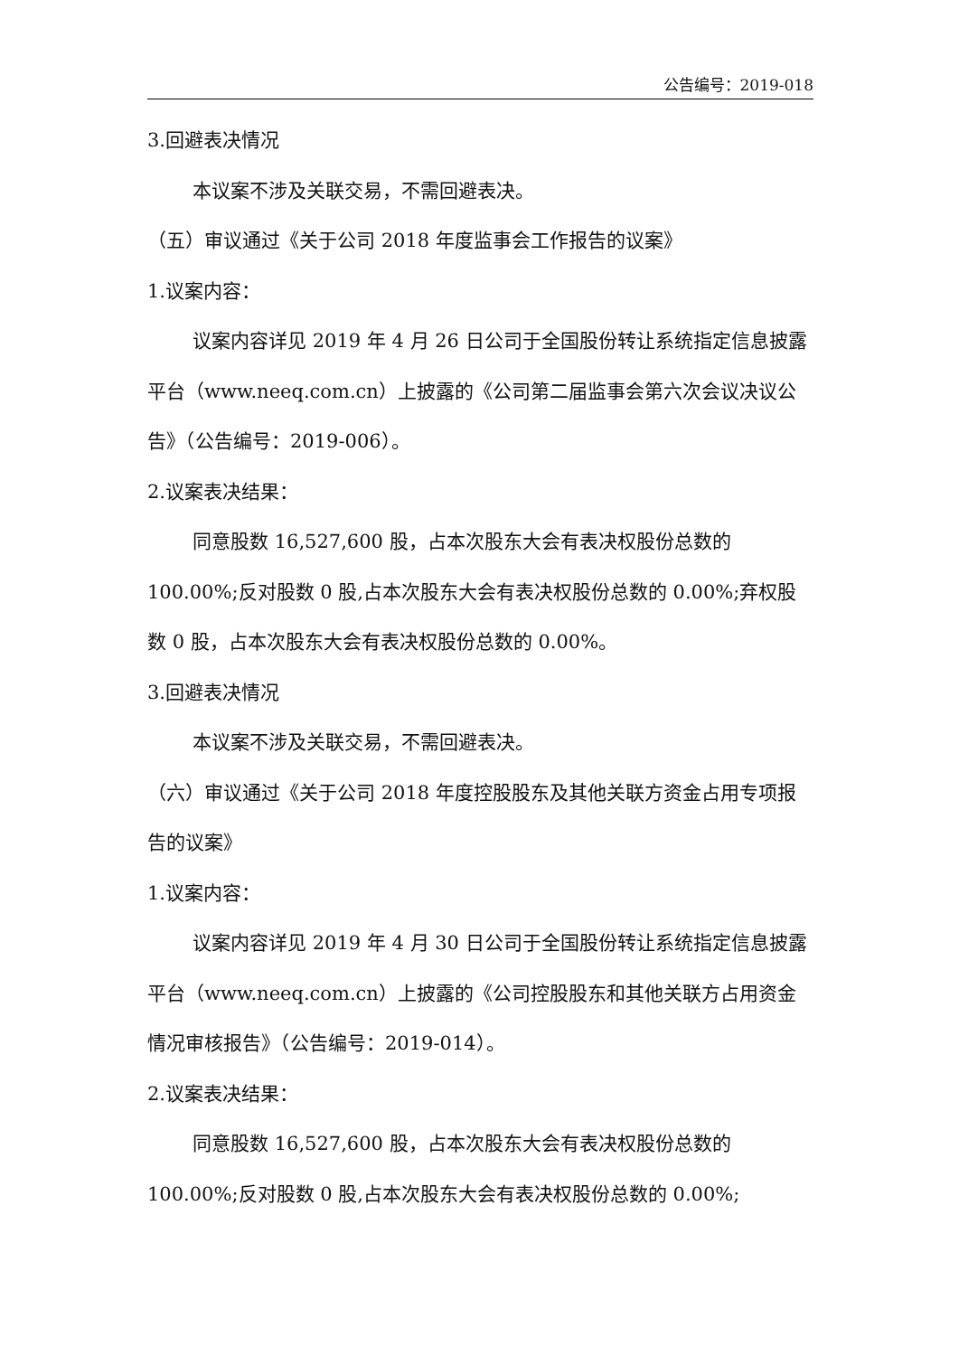公告编号：2019-018
3.回避表决情况
本议案不涉及关联交易，不需回避表决。
（五）审议通过《关于公司 2018 年度监事会工作报告的议案》
1.议案内容：
议案内容详见 2019 年 4 月 26 日公司于全国股份转让系统指定信息披露平台（www.neeq.com.cn）上披露的《公司第二届监事会第六次会议决议公告》（公告编号：2019-006）。
2.议案表决结果：
同意股数 16,527,600 股，占本次股东大会有表决权股份总数的 100.00%;反对股数 0 股,占本次股东大会有表决权股份总数的 0.00%;弃权股数 0 股，占本次股东大会有表决权股份总数的 0.00%。
3.回避表决情况
本议案不涉及关联交易，不需回避表决。
（六）审议通过《关于公司 2018 年度控股股东及其他关联方资金占用专项报告的议案》
1.议案内容：
议案内容详见 2019 年 4 月 30 日公司于全国股份转让系统指定信息披露平台（www.neeq.com.cn）上披露的《公司控股股东和其他关联方占用资金情况审核报告》（公告编号：2019-014）。
2.议案表决结果：
同意股数 16,527,600 股，占本次股东大会有表决权股份总数的 100.00%;反对股数 0 股,占本次股东大会有表决权股份总数的 0.00%;